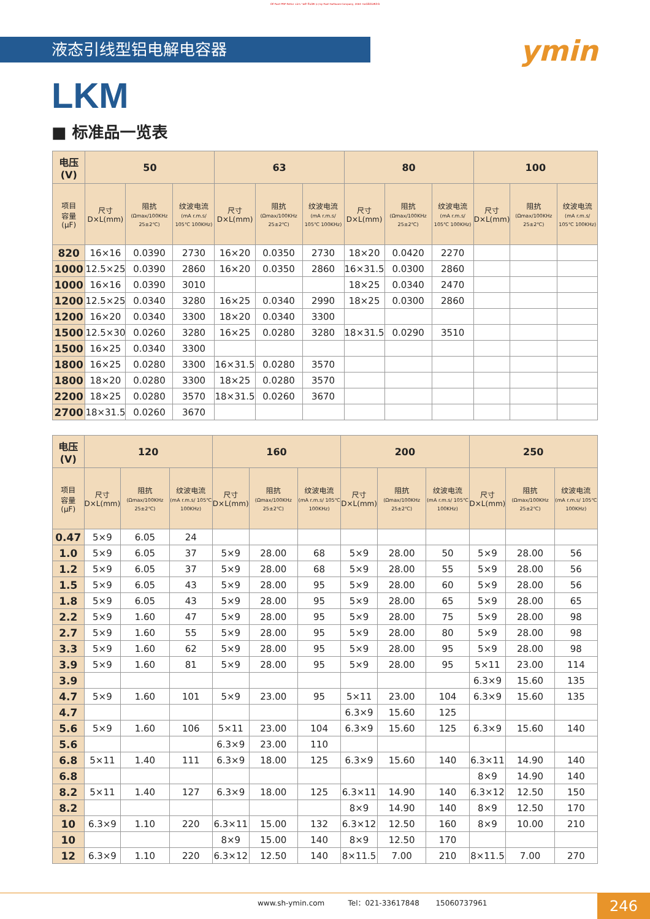ÓÉ Foxit PDF Editor ±à¼­ °æÈ¨ËùÓÐ (c) by Foxit Software Company, 2004 ½öÓÃÓÚÆÀ¹À
液态引线型铝电解电容器
ymin
LKM
■ 标准品一览表
| 电压(V) | 50 | | | 63 | | | 80 | | | 100 | | |
| --- | --- | --- | --- | --- | --- | --- | --- | --- | --- | --- | --- | --- |
| 项目 容量 (μF) | 尺寸 D×L(mm) | 阻抗 (Ωmax/100KHz 25±2℃) | 纹波电流 (mA r.m.s/ 105℃ 100KHz) | 尺寸 D×L(mm) | 阻抗 (Ωmax/100KHz 25±2℃) | 纹波电流 (mA r.m.s/ 105℃ 100KHz) | 尺寸 D×L(mm) | 阻抗 (Ωmax/100KHz 25±2℃) | 纹波电流 (mA r.m.s/ 105℃ 100KHz) | 尺寸 D×L(mm) | 阻抗 (Ωmax/100KHz 25±2℃) | 纹波电流 (mA r.m.s/ 105℃ 100KHz) |
| 820 | 16×16 | 0.0390 | 2730 | 16×20 | 0.0350 | 2730 | 18×20 | 0.0420 | 2270 | | | |
| 1000 | 12.5×25 | 0.0390 | 2860 | 16×20 | 0.0350 | 2860 | 16×31.5 | 0.0300 | 2860 | | | |
| 1000 | 16×16 | 0.0390 | 3010 | | | | 18×25 | 0.0340 | 2470 | | | |
| 1200 | 12.5×25 | 0.0340 | 3280 | 16×25 | 0.0340 | 2990 | 18×25 | 0.0300 | 2860 | | | |
| 1200 | 16×20 | 0.0340 | 3300 | 18×20 | 0.0340 | 3300 | | | | | | |
| 1500 | 12.5×30 | 0.0260 | 3280 | 16×25 | 0.0280 | 3280 | 18×31.5 | 0.0290 | 3510 | | | |
| 1500 | 16×25 | 0.0340 | 3300 | | | | | | | | | |
| 1800 | 16×25 | 0.0280 | 3300 | 16×31.5 | 0.0280 | 3570 | | | | | | |
| 1800 | 18×20 | 0.0280 | 3300 | 18×25 | 0.0280 | 3570 | | | | | | |
| 2200 | 18×25 | 0.0280 | 3570 | 18×31.5 | 0.0260 | 3670 | | | | | | |
| 2700 | 18×31.5 | 0.0260 | 3670 | | | | | | | | | |
| 电压(V) | 120 | | | 160 | | | 200 | | | 250 | | |
| --- | --- | --- | --- | --- | --- | --- | --- | --- | --- | --- | --- | --- |
| 项目 容量 (μF) | 尺寸 D×L(mm) | 阻抗 (Ωmax/100KHz 25±2℃) | 纹波电流 (mA r.m.s/ 105℃ 100KHz) | 尺寸 D×L(mm) | 阻抗 (Ωmax/100KHz 25±2℃) | 纹波电流 (mA r.m.s/ 105℃ 100KHz) | 尺寸 D×L(mm) | 阻抗 (Ωmax/100KHz 25±2℃) | 纹波电流 (mA r.m.s/ 105℃ 100KHz) | 尺寸 D×L(mm) | 阻抗 (Ωmax/100KHz 25±2℃) | 纹波电流 (mA r.m.s/ 105℃ 100KHz) |
| 0.47 | 5×9 | 6.05 | 24 | | | | | | | | | |
| 1.0 | 5×9 | 6.05 | 37 | 5×9 | 28.00 | 68 | 5×9 | 28.00 | 50 | 5×9 | 28.00 | 56 |
| 1.2 | 5×9 | 6.05 | 37 | 5×9 | 28.00 | 68 | 5×9 | 28.00 | 55 | 5×9 | 28.00 | 56 |
| 1.5 | 5×9 | 6.05 | 43 | 5×9 | 28.00 | 95 | 5×9 | 28.00 | 60 | 5×9 | 28.00 | 56 |
| 1.8 | 5×9 | 6.05 | 43 | 5×9 | 28.00 | 95 | 5×9 | 28.00 | 65 | 5×9 | 28.00 | 65 |
| 2.2 | 5×9 | 1.60 | 47 | 5×9 | 28.00 | 95 | 5×9 | 28.00 | 75 | 5×9 | 28.00 | 98 |
| 2.7 | 5×9 | 1.60 | 55 | 5×9 | 28.00 | 95 | 5×9 | 28.00 | 80 | 5×9 | 28.00 | 98 |
| 3.3 | 5×9 | 1.60 | 62 | 5×9 | 28.00 | 95 | 5×9 | 28.00 | 95 | 5×9 | 28.00 | 98 |
| 3.9 | 5×9 | 1.60 | 81 | 5×9 | 28.00 | 95 | 5×9 | 28.00 | 95 | 5×11 | 23.00 | 114 |
| 3.9 | | | | | | | | | | 6.3×9 | 15.60 | 135 |
| 4.7 | 5×9 | 1.60 | 101 | 5×9 | 23.00 | 95 | 5×11 | 23.00 | 104 | 6.3×9 | 15.60 | 135 |
| 4.7 | | | | | | | 6.3×9 | 15.60 | 125 | | | |
| 5.6 | 5×9 | 1.60 | 106 | 5×11 | 23.00 | 104 | 6.3×9 | 15.60 | 125 | 6.3×9 | 15.60 | 140 |
| 5.6 | | | | 6.3×9 | 23.00 | 110 | | | | | | |
| 6.8 | 5×11 | 1.40 | 111 | 6.3×9 | 18.00 | 125 | 6.3×9 | 15.60 | 140 | 6.3×11 | 14.90 | 140 |
| 6.8 | | | | | | | | | | 8×9 | 14.90 | 140 |
| 8.2 | 5×11 | 1.40 | 127 | 6.3×9 | 18.00 | 125 | 6.3×11 | 14.90 | 140 | 6.3×12 | 12.50 | 150 |
| 8.2 | | | | | | | 8×9 | 14.90 | 140 | 8×9 | 12.50 | 170 |
| 10 | 6.3×9 | 1.10 | 220 | 6.3×11 | 15.00 | 132 | 6.3×12 | 12.50 | 160 | 8×9 | 10.00 | 210 |
| 10 | | | | 8×9 | 15.00 | 140 | 8×9 | 12.50 | 170 | | | |
| 12 | 6.3×9 | 1.10 | 220 | 6.3×12 | 12.50 | 140 | 8×11.5 | 7.00 | 210 | 8×11.5 | 7.00 | 270 |
www.sh-ymin.com Tel：021-33617848 15060737961 246